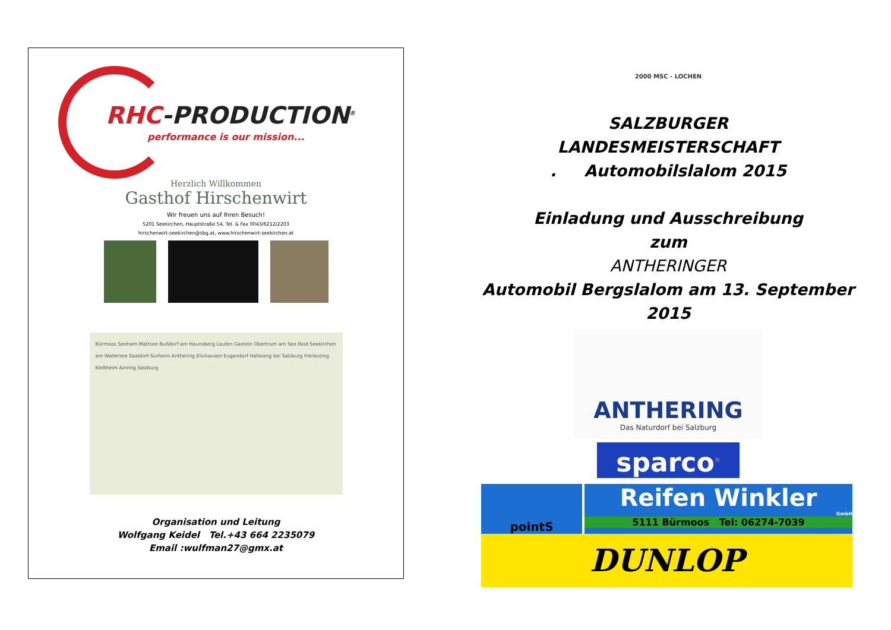RHC-PRODUCTION<sup>®</sup>
performance is our mission...
Herzlich Willkommen
Gasthof Hirschenwirt
Wir freuen uns auf Ihren Besuch!
5201 Seekirchen, Hauptstraße 54, Tel. & Fax 0043/6212/2203
hirschenwirt-seekirchen@sbg.at, www.hirschenwirt-seekirchen.at
Bürmoos Seeham Mattsee Nußdorf am Haunsberg Laufen Gastein Obertrum am See Roid Seekirchen am Wallersee Saaldorf-Surheim Anthering Elixhausen Eugendorf Hallwang bei Salzburg Freilassing Kleßheim Ainring Salzburg
Organisation und Leitung
Wolfgang Keidel Tel.+43 664 2235079
Email :wulfman27@gmx.at
2000 MSC - LOCHEN
SALZBURGER
LANDESMEISTERSCHAFT
. Automobilslalom 2015
Einladung und Ausschreibung
zum
ANTHERINGER
Automobil Bergslalom am 13. September
2015
ANTHERING
Das Naturdorf bei Salzburg
sparco<sup>®</sup>
pointS
Reifen Winkler
GmbH
5111 Bürmoos Tel: 06274-7039
DUNLOP